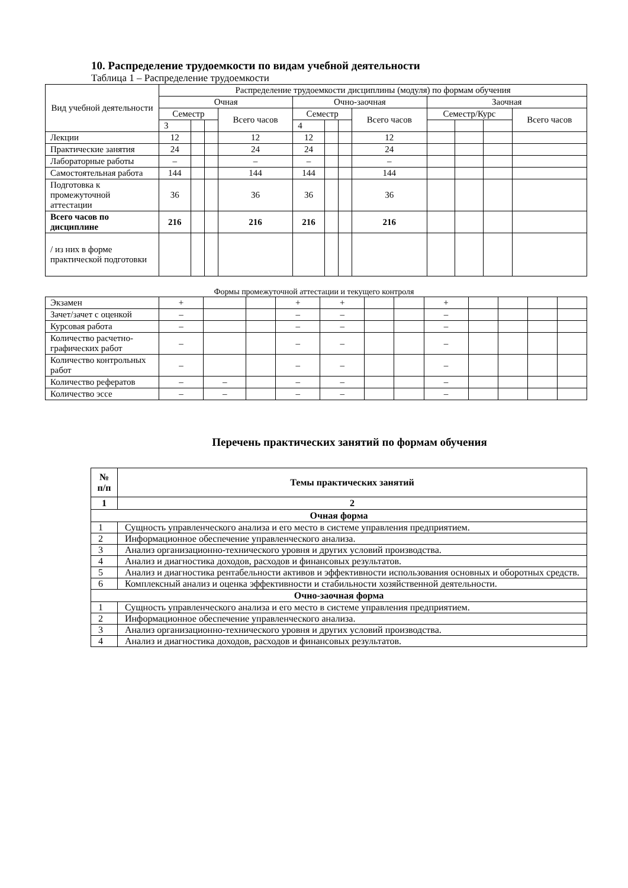10. Распределение трудоемкости по видам учебной деятельности
Таблица 1 – Распределение трудоемкости
| Вид учебной деятельности | Распределение трудоемкости дисциплины (модуля) по формам обучения | | | | | | | | | | | |
| | Очная | | | | Очно-заочная | | | | Заочная | | | |
| | Семестр | | | Всего часов | Семестр | | | Всего часов | Семестр/Курс | | | Всего часов |
| | 3 | | | | 4 | | | | | | | |
| Лекции | 12 | | | 12 | 12 | | | 12 | | | | |
| Практические занятия | 24 | | | 24 | 24 | | | 24 | | | | |
| Лабораторные работы | – | | | – | – | | | – | | | | |
| Самостоятельная работа | 144 | | | 144 | 144 | | | 144 | | | | |
| Подготовка к промежуточной аттестации | 36 | | | 36 | 36 | | | 36 | | | | |
| Всего часов по дисциплине | 216 | | | 216 | 216 | | | 216 | | | | |
| / из них в форме практической подготовки | | | | | | | | | | | | |
Формы промежуточной аттестации и текущего контроля
| Экзамен | + | | | + | + | | | + | | | | |
| Зачет/зачет с оценкой | – | | | – | – | | | – | | | | |
| Курсовая работа | – | | | – | – | | | – | | | | |
| Количество расчетно-графических работ | – | | | – | – | | | – | | | | |
| Количество контрольных работ | – | | | – | – | | | – | | | | |
| Количество рефератов | – | – | | – | – | | | – | | | | |
| Количество эссе | – | – | | – | – | | | – | | | | |
Перечень практических занятий по формам обучения
| № п/п | Темы практических занятий |
| --- | --- |
| 1 | 2 |
| Очная форма | |
| 1 | Сущность управленческого анализа и его место в системе управления предприятием. |
| 2 | Информационное обеспечение управленческого анализа. |
| 3 | Анализ организационно-технического уровня и других условий производства. |
| 4 | Анализ и диагностика доходов, расходов и финансовых результатов. |
| 5 | Анализ и диагностика рентабельности активов и эффективности использования основных и оборотных средств. |
| 6 | Комплексный анализ и оценка эффективности и стабильности хозяйственной деятельности. |
| Очно-заочная форма | |
| 1 | Сущность управленческого анализа и его место в системе управления предприятием. |
| 2 | Информационное обеспечение управленческого анализа. |
| 3 | Анализ организационно-технического уровня и других условий производства. |
| 4 | Анализ и диагностика доходов, расходов и финансовых результатов. |